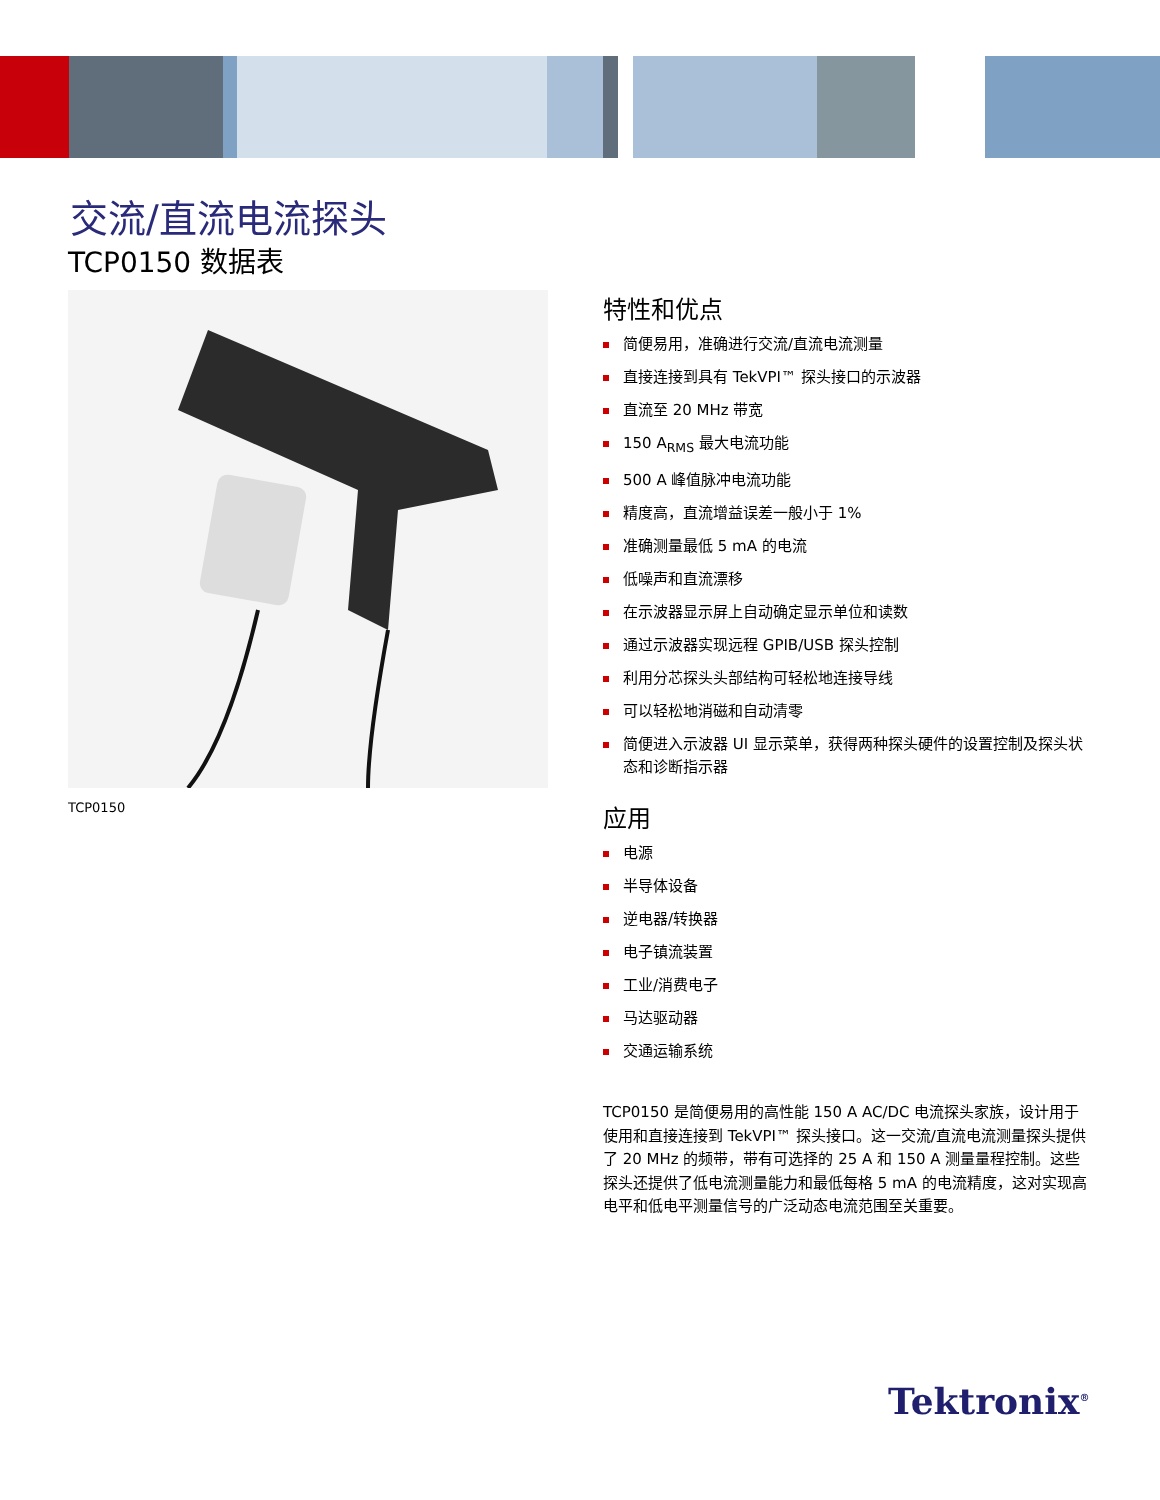交流/直流电流探头
TCP0150 数据表
TCP0150
特性和优点
简便易用，准确进行交流/直流电流测量
直接连接到具有 TekVPI™ 探头接口的示波器
直流至 20 MHz 带宽
150 A<sub>RMS</sub> 最大电流功能
500 A 峰值脉冲电流功能
精度高，直流增益误差一般小于 1%
准确测量最低 5 mA 的电流
低噪声和直流漂移
在示波器显示屏上自动确定显示单位和读数
通过示波器实现远程 GPIB/USB 探头控制
利用分芯探头头部结构可轻松地连接导线
可以轻松地消磁和自动清零
简便进入示波器 UI 显示菜单，获得两种探头硬件的设置控制及探头状态和诊断指示器
应用
电源
半导体设备
逆电器/转换器
电子镇流装置
工业/消费电子
马达驱动器
交通运输系统
TCP0150 是简便易用的高性能 150 A AC/DC 电流探头家族，设计用于使用和直接连接到 TekVPI™ 探头接口。这一交流/直流电流测量探头提供了 20 MHz 的频带，带有可选择的 25 A 和 150 A 测量量程控制。这些探头还提供了低电流测量能力和最低每格 5 mA 的电流精度，这对实现高电平和低电平测量信号的广泛动态电流范围至关重要。
Tektronix<sup>®</sup>